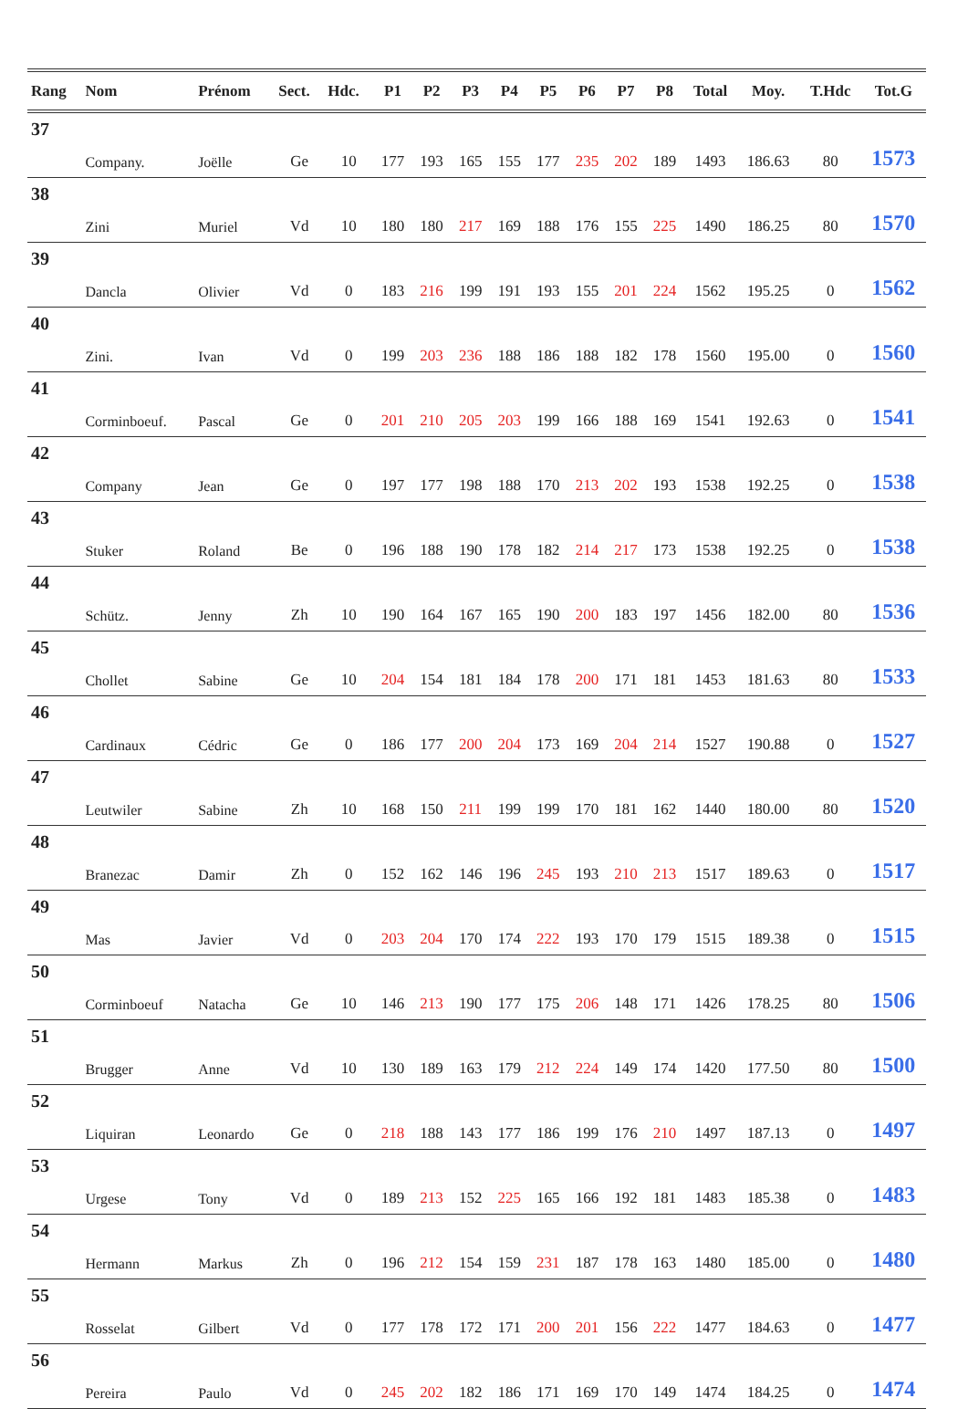| Rang | Nom | Prénom | Sect. | Hdc. | P1 | P2 | P3 | P4 | P5 | P6 | P7 | P8 | Total | Moy. | T.Hdc | Tot.G |
| --- | --- | --- | --- | --- | --- | --- | --- | --- | --- | --- | --- | --- | --- | --- | --- | --- |
| 37 | | | | | | | | | | | | | | | | |
| | Company. | Joëlle | Ge | 10 | 177 | 193 | 165 | 155 | 177 | 235 | 202 | 189 | 1493 | 186.63 | 80 | 1573 |
| 38 | | | | | | | | | | | | | | | | |
| | Zini | Muriel | Vd | 10 | 180 | 180 | 217 | 169 | 188 | 176 | 155 | 225 | 1490 | 186.25 | 80 | 1570 |
| 39 | | | | | | | | | | | | | | | | |
| | Dancla | Olivier | Vd | 0 | 183 | 216 | 199 | 191 | 193 | 155 | 201 | 224 | 1562 | 195.25 | 0 | 1562 |
| 40 | | | | | | | | | | | | | | | | |
| | Zini. | Ivan | Vd | 0 | 199 | 203 | 236 | 188 | 186 | 188 | 182 | 178 | 1560 | 195.00 | 0 | 1560 |
| 41 | | | | | | | | | | | | | | | | |
| | Corminboeuf. | Pascal | Ge | 0 | 201 | 210 | 205 | 203 | 199 | 166 | 188 | 169 | 1541 | 192.63 | 0 | 1541 |
| 42 | | | | | | | | | | | | | | | | |
| | Company | Jean | Ge | 0 | 197 | 177 | 198 | 188 | 170 | 213 | 202 | 193 | 1538 | 192.25 | 0 | 1538 |
| 43 | | | | | | | | | | | | | | | | |
| | Stuker | Roland | Be | 0 | 196 | 188 | 190 | 178 | 182 | 214 | 217 | 173 | 1538 | 192.25 | 0 | 1538 |
| 44 | | | | | | | | | | | | | | | | |
| | Schütz. | Jenny | Zh | 10 | 190 | 164 | 167 | 165 | 190 | 200 | 183 | 197 | 1456 | 182.00 | 80 | 1536 |
| 45 | | | | | | | | | | | | | | | | |
| | Chollet | Sabine | Ge | 10 | 204 | 154 | 181 | 184 | 178 | 200 | 171 | 181 | 1453 | 181.63 | 80 | 1533 |
| 46 | | | | | | | | | | | | | | | | |
| | Cardinaux | Cédric | Ge | 0 | 186 | 177 | 200 | 204 | 173 | 169 | 204 | 214 | 1527 | 190.88 | 0 | 1527 |
| 47 | | | | | | | | | | | | | | | | |
| | Leutwiler | Sabine | Zh | 10 | 168 | 150 | 211 | 199 | 199 | 170 | 181 | 162 | 1440 | 180.00 | 80 | 1520 |
| 48 | | | | | | | | | | | | | | | | |
| | Branezac | Damir | Zh | 0 | 152 | 162 | 146 | 196 | 245 | 193 | 210 | 213 | 1517 | 189.63 | 0 | 1517 |
| 49 | | | | | | | | | | | | | | | | |
| | Mas | Javier | Vd | 0 | 203 | 204 | 170 | 174 | 222 | 193 | 170 | 179 | 1515 | 189.38 | 0 | 1515 |
| 50 | | | | | | | | | | | | | | | | |
| | Corminboeuf | Natacha | Ge | 10 | 146 | 213 | 190 | 177 | 175 | 206 | 148 | 171 | 1426 | 178.25 | 80 | 1506 |
| 51 | | | | | | | | | | | | | | | | |
| | Brugger | Anne | Vd | 10 | 130 | 189 | 163 | 179 | 212 | 224 | 149 | 174 | 1420 | 177.50 | 80 | 1500 |
| 52 | | | | | | | | | | | | | | | | |
| | Liquiran | Leonardo | Ge | 0 | 218 | 188 | 143 | 177 | 186 | 199 | 176 | 210 | 1497 | 187.13 | 0 | 1497 |
| 53 | | | | | | | | | | | | | | | | |
| | Urgese | Tony | Vd | 0 | 189 | 213 | 152 | 225 | 165 | 166 | 192 | 181 | 1483 | 185.38 | 0 | 1483 |
| 54 | | | | | | | | | | | | | | | | |
| | Hermann | Markus | Zh | 0 | 196 | 212 | 154 | 159 | 231 | 187 | 178 | 163 | 1480 | 185.00 | 0 | 1480 |
| 55 | | | | | | | | | | | | | | | | |
| | Rosselat | Gilbert | Vd | 0 | 177 | 178 | 172 | 171 | 200 | 201 | 156 | 222 | 1477 | 184.63 | 0 | 1477 |
| 56 | | | | | | | | | | | | | | | | |
| | Pereira | Paulo | Vd | 0 | 245 | 202 | 182 | 186 | 171 | 169 | 170 | 149 | 1474 | 184.25 | 0 | 1474 |